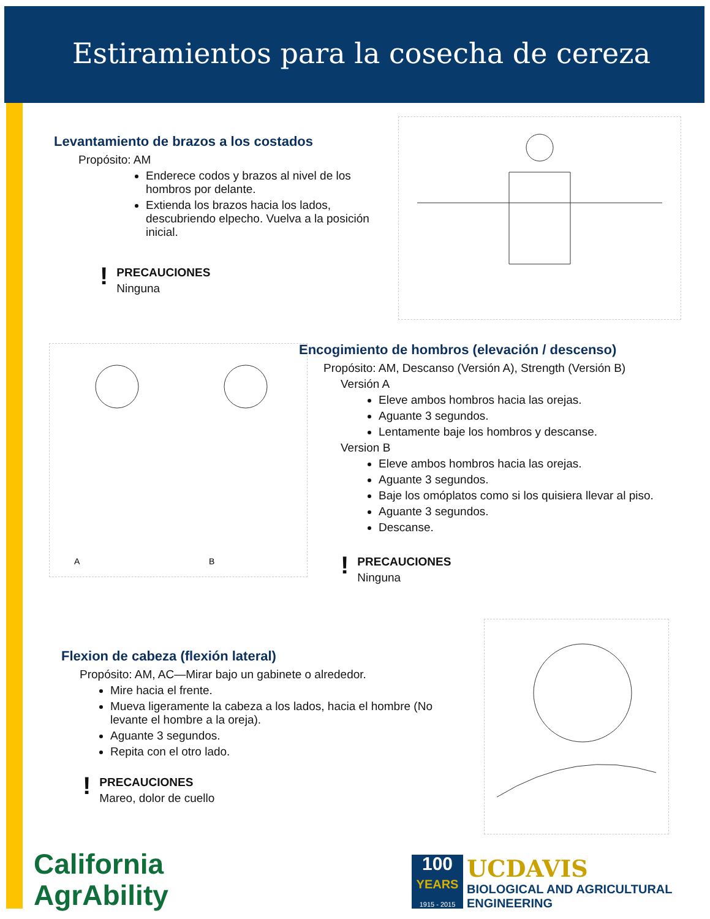Estiramientos para la cosecha de cereza
Levantamiento de brazos a los costados
Propósito: AM
Enderece codos y brazos al nivel de los hombros por delante.
Extienda los brazos hacia los lados, descubriendo elpecho. Vuelva a la posición inicial.
!
PRECAUCIONES
Ninguna
A
B
Encogimiento de hombros (elevación / descenso)
Propósito: AM, Descanso (Versión A), Strength (Versión B)
Versión A
Eleve ambos hombros hacia las orejas.
Aguante 3 segundos.
Lentamente baje los hombros y descanse.
Version B
Eleve ambos hombros hacia las orejas.
Aguante 3 segundos.
Baje los omóplatos como si los quisiera llevar al piso.
Aguante 3 segundos.
Descanse.
!
PRECAUCIONES
Ninguna
Flexion de cabeza (flexión lateral)
Propósito: AM, AC—Mirar bajo un gabinete o alrededor.
Mire hacia el frente.
Mueva ligeramente la cabeza a los lados, hacia el hombre (No levante el hombre a la oreja).
Aguante 3 segundos.
Repita con el otro lado.
!
PRECAUCIONES
Mareo, dolor de cuello
California
AgrAbility
100
YEARS
1915 - 2015
UCDAVIS
BIOLOGICAL AND AGRICULTURAL
ENGINEERING